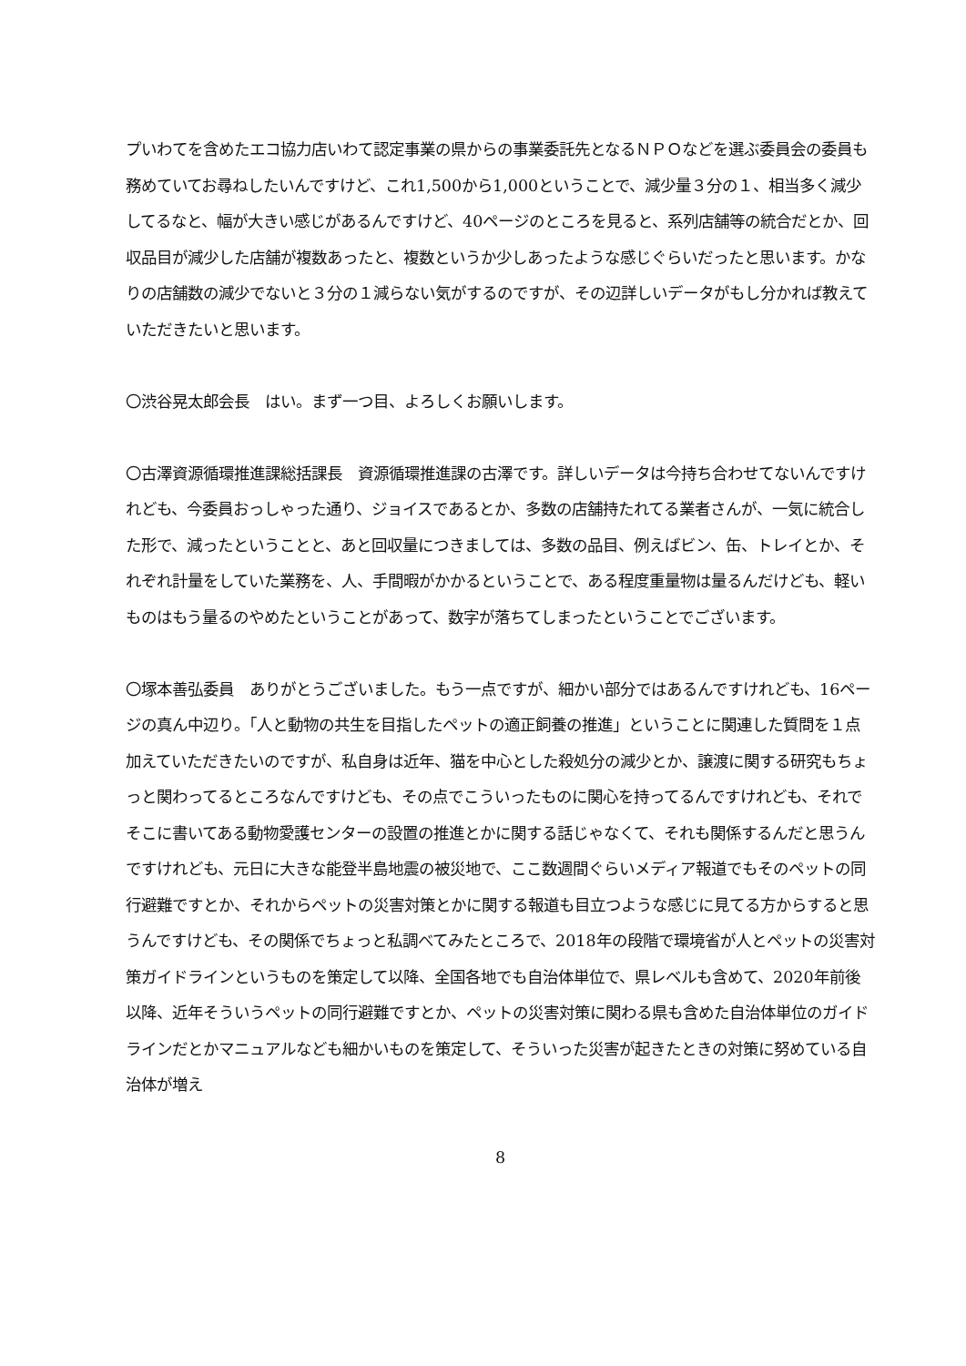プいわてを含めたエコ協力店いわて認定事業の県からの事業委託先となるＮＰＯなどを選ぶ委員会の委員も務めていてお尋ねしたいんですけど、これ1,500から1,000ということで、減少量３分の１、相当多く減少してるなと、幅が大きい感じがあるんですけど、40ページのところを見ると、系列店舗等の統合だとか、回収品目が減少した店舗が複数あったと、複数というか少しあったような感じぐらいだったと思います。かなりの店舗数の減少でないと３分の１減らない気がするのですが、その辺詳しいデータがもし分かれば教えていただきたいと思います。
〇渋谷晃太郎会長　はい。まず一つ目、よろしくお願いします。
〇古澤資源循環推進課総括課長　資源循環推進課の古澤です。詳しいデータは今持ち合わせてないんですけれども、今委員おっしゃった通り、ジョイスであるとか、多数の店舗持たれてる業者さんが、一気に統合した形で、減ったということと、あと回収量につきましては、多数の品目、例えばビン、缶、トレイとか、それぞれ計量をしていた業務を、人、手間暇がかかるということで、ある程度重量物は量るんだけども、軽いものはもう量るのやめたということがあって、数字が落ちてしまったということでございます。
〇塚本善弘委員　ありがとうございました。もう一点ですが、細かい部分ではあるんですけれども、16ページの真ん中辺り。「人と動物の共生を目指したペットの適正飼養の推進」ということに関連した質問を１点加えていただきたいのですが、私自身は近年、猫を中心とした殺処分の減少とか、譲渡に関する研究もちょっと関わってるところなんですけども、その点でこういったものに関心を持ってるんですけれども、それでそこに書いてある動物愛護センターの設置の推進とかに関する話じゃなくて、それも関係するんだと思うんですけれども、元日に大きな能登半島地震の被災地で、ここ数週間ぐらいメディア報道でもそのペットの同行避難ですとか、それからペットの災害対策とかに関する報道も目立つような感じに見てる方からすると思うんですけども、その関係でちょっと私調べてみたところで、2018年の段階で環境省が人とペットの災害対策ガイドラインというものを策定して以降、全国各地でも自治体単位で、県レベルも含めて、2020年前後以降、近年そういうペットの同行避難ですとか、ペットの災害対策に関わる県も含めた自治体単位のガイドラインだとかマニュアルなども細かいものを策定して、そういった災害が起きたときの対策に努めている自治体が増え
8